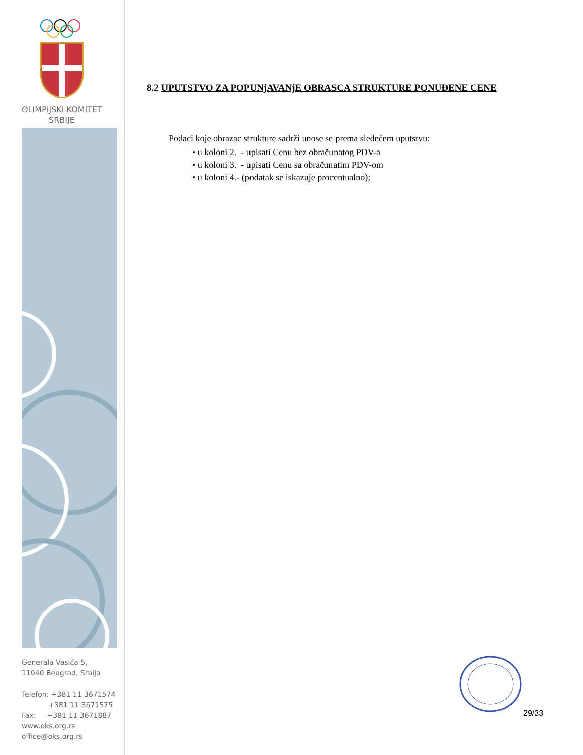OLIMPIJSKI KOMITET
SRBIJE
Generala Vasića 5,
11040 Beograd, Srbija
Telefon: +381 11 3671574
+381 11 3671575
Fax: +381 11 3671887
www.oks.org.rs
office@oks.org.rs
8.2 UPUTSTVO ZA POPUNjAVANjE OBRASCA STRUKTURE PONUĐENE CENE
Podaci koje obrazac strukture sadrži unose se prema sledećem uputstvu:
• u koloni 2. - upisati Cenu bez obračunatog PDV-a
• u koloni 3. - upisati Cenu sa obračunatim PDV-om
• u koloni 4.- (podatak se iskazuje procentualno);
29/33